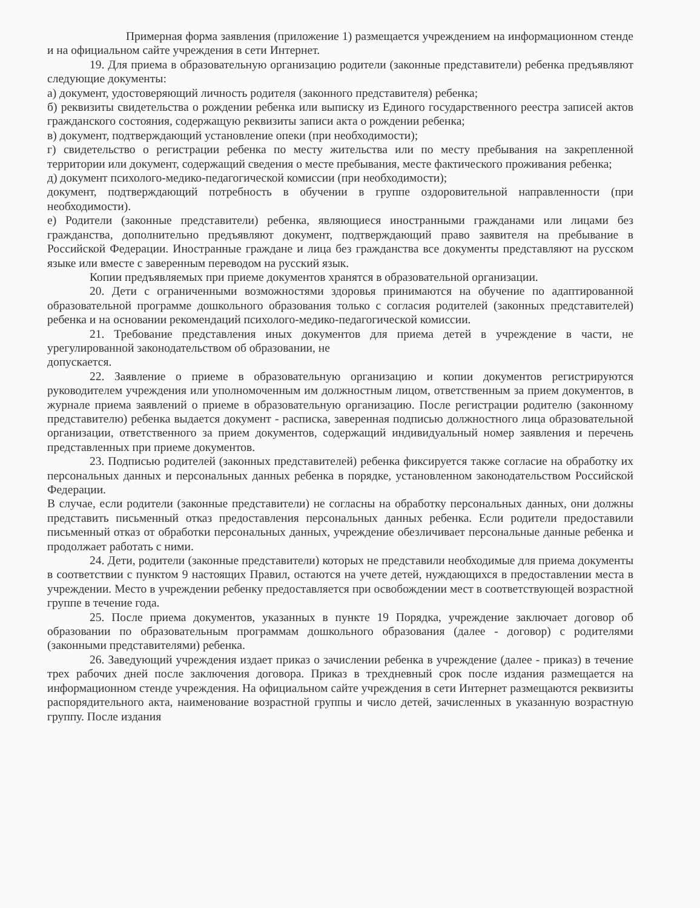Примерная форма заявления (приложение 1) размещается учреждением на информационном стенде и на официальном сайте учреждения в сети Интернет.
19. Для приема в образовательную организацию родители (законные представители) ребенка предъявляют следующие документы:
а) документ, удостоверяющий личность родителя (законного представителя) ребенка;
б) реквизиты свидетельства о рождении ребенка или выписку из Единого государственного реестра записей актов гражданского состояния, содержащую реквизиты записи акта о рождении ребенка;
в) документ, подтверждающий установление опеки (при необходимости);
г) свидетельство о регистрации ребенка по месту жительства или по месту пребывания на закрепленной территории или документ, содержащий сведения о месте пребывания, месте фактического проживания ребенка;
д) документ психолого-медико-педагогической комиссии (при необходимости);
документ, подтверждающий потребность в обучении в группе оздоровительной направленности (при необходимости).
е) Родители (законные представители) ребенка, являющиеся иностранными гражданами или лицами без гражданства, дополнительно предъявляют документ, подтверждающий право заявителя на пребывание в Российской Федерации. Иностранные граждане и лица без гражданства все документы представляют на русском языке или вместе с заверенным переводом на русский язык.
Копии предъявляемых при приеме документов хранятся в образовательной организации.
20. Дети с ограниченными возможностями здоровья принимаются на обучение по адаптированной образовательной программе дошкольного образования только с согласия родителей (законных представителей) ребенка и на основании рекомендаций психолого-медико-педагогической комиссии.
21. Требование представления иных документов для приема детей в учреждение в части, не урегулированной законодательством об образовании, не
допускается.
22. Заявление о приеме в образовательную организацию и копии документов регистрируются руководителем учреждения или уполномоченным им должностным лицом, ответственным за прием документов, в журнале приема заявлений о приеме в образовательную организацию. После регистрации родителю (законному представителю) ребенка выдается документ - расписка, заверенная подписью должностного лица образовательной организации, ответственного за прием документов, содержащий индивидуальный номер заявления и перечень представленных при приеме документов.
23. Подписью родителей (законных представителей) ребенка фиксируется также согласие на обработку их персональных данных и персональных данных ребенка в порядке, установленном законодательством Российской Федерации.
В случае, если родители (законные представители) не согласны на обработку персональных данных, они должны представить письменный отказ предоставления персональных данных ребенка. Если родители предоставили письменный отказ от обработки персональных данных, учреждение обезличивает персональные данные ребенка и продолжает работать с ними.
24. Дети, родители (законные представители) которых не представили необходимые для приема документы в соответствии с пунктом 9 настоящих Правил, остаются на учете детей, нуждающихся в предоставлении места в учреждении. Место в учреждении ребенку предоставляется при освобождении мест в соответствующей возрастной группе в течение года.
25. После приема документов, указанных в пункте 19 Порядка, учреждение заключает договор об образовании по образовательным программам дошкольного образования (далее - договор) с родителями (законными представителями) ребенка.
26. Заведующий учреждения издает приказ о зачислении ребенка в учреждение (далее - приказ) в течение трех рабочих дней после заключения договора. Приказ в трехдневный срок после издания размещается на информационном стенде учреждения. На официальном сайте учреждения в сети Интернет размещаются реквизиты распорядительного акта, наименование возрастной группы и число детей, зачисленных в указанную возрастную группу. После издания